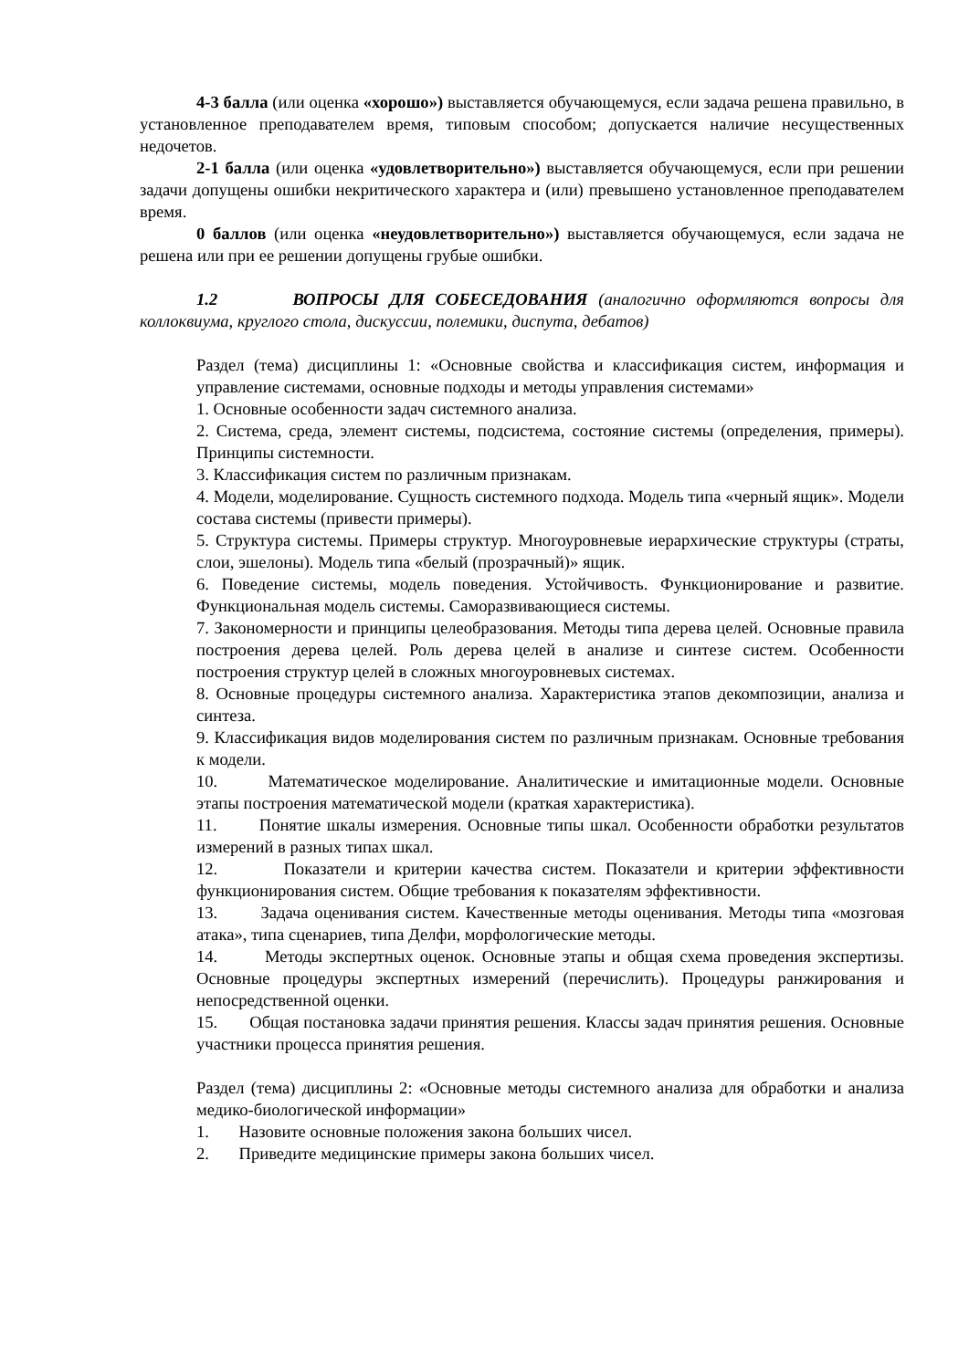4-3 балла (или оценка «хорошо») выставляется обучающемуся, если задача решена правильно, в установленное преподавателем время, типовым способом; допускается наличие несущественных недочетов.
2-1 балла (или оценка «удовлетворительно») выставляется обучающемуся, если при решении задачи допущены ошибки некритического характера и (или) превышено установленное преподавателем время.
0 баллов (или оценка «неудовлетворительно») выставляется обучающемуся, если задача не решена или при ее решении допущены грубые ошибки.
1.2 ВОПРОСЫ ДЛЯ СОБЕСЕДОВАНИЯ (аналогично оформляются вопросы для коллоквиума, круглого стола, дискуссии, полемики, диспута, дебатов)
Раздел (тема) дисциплины 1: «Основные свойства и классификация систем, информация и управление системами, основные подходы и методы управления системами»
1. Основные особенности задач системного анализа.
2. Система, среда, элемент системы, подсистема, состояние системы (определения, примеры). Принципы системности.
3. Классификация систем по различным признакам.
4. Модели, моделирование. Сущность системного подхода. Модель типа «черный ящик». Модели состава системы (привести примеры).
5. Структура системы. Примеры структур. Многоуровневые иерархические структуры (страты, слои, эшелоны). Модель типа «белый (прозрачный)» ящик.
6. Поведение системы, модель поведения. Устойчивость. Функционирование и развитие. Функциональная модель системы. Саморазвивающиеся системы.
7. Закономерности и принципы целеобразования. Методы типа дерева целей. Основные правила построения дерева целей. Роль дерева целей в анализе и синтезе систем. Особенности построения структур целей в сложных многоуровневых системах.
8. Основные процедуры системного анализа. Характеристика этапов декомпозиции, анализа и синтеза.
9. Классификация видов моделирования систем по различным признакам. Основные требования к модели.
10. Математическое моделирование. Аналитические и имитационные модели. Основные этапы построения математической модели (краткая характеристика).
11. Понятие шкалы измерения. Основные типы шкал. Особенности обработки результатов измерений в разных типах шкал.
12. Показатели и критерии качества систем. Показатели и критерии эффективности функционирования систем. Общие требования к показателям эффективности.
13. Задача оценивания систем. Качественные методы оценивания. Методы типа «мозговая атака», типа сценариев, типа Делфи, морфологические методы.
14. Методы экспертных оценок. Основные этапы и общая схема проведения экспертизы. Основные процедуры экспертных измерений (перечислить). Процедуры ранжирования и непосредственной оценки.
15. Общая постановка задачи принятия решения. Классы задач принятия решения. Основные участники процесса принятия решения.
Раздел (тема) дисциплины 2: «Основные методы системного анализа для обработки и анализа медико-биологической информации»
1. Назовите основные положения закона больших чисел.
2. Приведите медицинские примеры закона больших чисел.